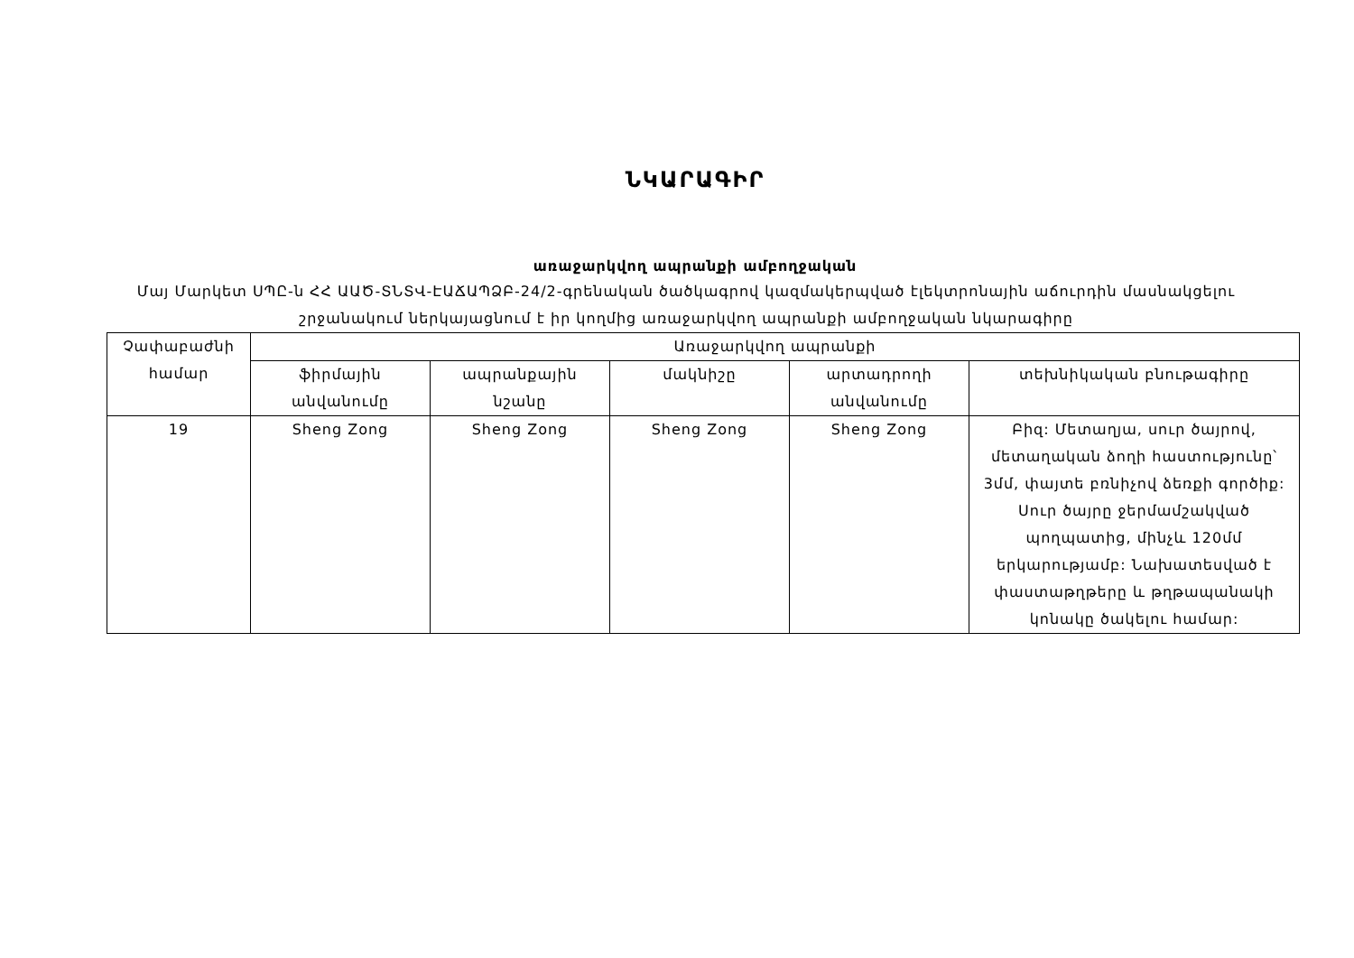ՆԿԱՐԱԳԻՐ
առաջարկվող ապրանքի ամբողջական
Մայ Մարկետ ՍՊԸ-ն ՀՀ ԱԱԾ-ՏՆՏՎ-ԷԱՃԱՊՁԲ-24/2-գրենական ծածկագրով կազմակերպված էլեկտրոնային աճուրդին մասնակցելու շրջանակում ներկայացնում է իր կողմից առաջարկվող ապրանքի ամբողջական նկարագիրը
| Չափաբաժնի համար | Առաջարկվող ապրանքի | | | | |
| --- | --- | --- | --- | --- | --- |
| | ֆիրմային անվանումը | ապրանքային նշանը | մակնիշը | արտադրողի անվանումը | տեխնիկական բնութագիրը |
| 19 | Sheng Zong | Sheng Zong | Sheng Zong | Sheng Zong | Բիզ: Մետաղյա, սուր ծայրով, մետաղական ձողի հաստությունը՝ 3մմ, փայտե բռնիչով ձեռքի գործիք: Սուր ծայրը ջերմամշակված պողպատից, մինչև 120մմ երկարությամբ: Նախատեսված է փաստաթղթերը և թղթապանակի կոնակը ծակելու համար: |